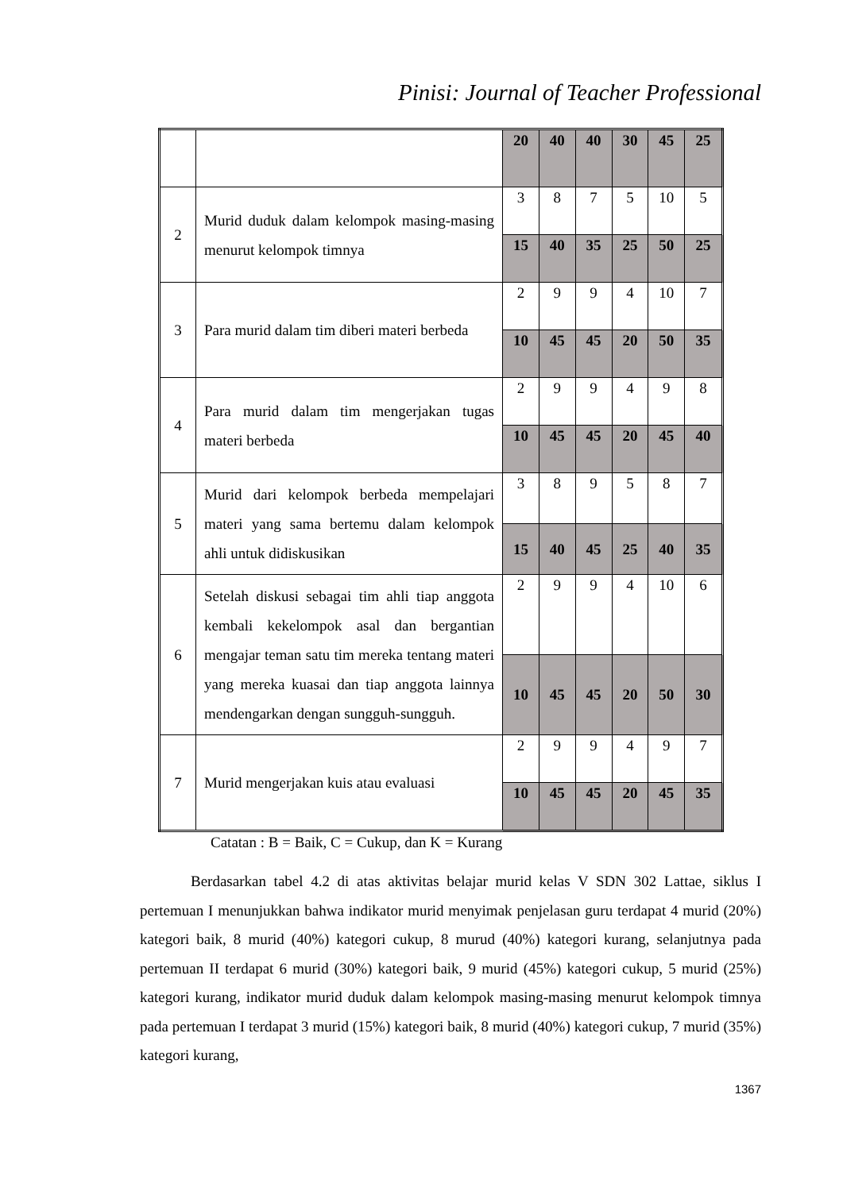Pinisi: Journal of Teacher Professional
| | | 20 | 40 | 40 | 30 | 45 | 25 |
| 2 | Murid duduk dalam kelompok masing-masing menurut kelompok timnya | 3 | 8 | 7 | 5 | 10 | 5 |
| | | 15 | 40 | 35 | 25 | 50 | 25 |
| 3 | Para murid dalam tim diberi materi berbeda | 2 | 9 | 9 | 4 | 10 | 7 |
| | | 10 | 45 | 45 | 20 | 50 | 35 |
| 4 | Para murid dalam tim mengerjakan tugas materi berbeda | 2 | 9 | 9 | 4 | 9 | 8 |
| | | 10 | 45 | 45 | 20 | 45 | 40 |
| 5 | Murid dari kelompok berbeda mempelajari materi yang sama bertemu dalam kelompok ahli untuk didiskusikan | 3 | 8 | 9 | 5 | 8 | 7 |
| | | 15 | 40 | 45 | 25 | 40 | 35 |
| 6 | Setelah diskusi sebagai tim ahli tiap anggota kembali kekelompok asal dan bergantian mengajar teman satu tim mereka tentang materi yang mereka kuasai dan tiap anggota lainnya mendengarkan dengan sungguh-sungguh. | 2 | 9 | 9 | 4 | 10 | 6 |
| | | 10 | 45 | 45 | 20 | 50 | 30 |
| 7 | Murid mengerjakan kuis atau evaluasi | 2 | 9 | 9 | 4 | 9 | 7 |
| | | 10 | 45 | 45 | 20 | 45 | 35 |
Catatan : B = Baik, C = Cukup, dan K = Kurang
Berdasarkan tabel 4.2 di atas aktivitas belajar murid kelas V SDN 302 Lattae, siklus I pertemuan I menunjukkan bahwa indikator murid menyimak penjelasan guru terdapat 4 murid (20%) kategori baik, 8 murid (40%) kategori cukup, 8 murud (40%) kategori kurang, selanjutnya pada pertemuan II terdapat 6 murid (30%) kategori baik, 9 murid (45%) kategori cukup, 5 murid (25%) kategori kurang, indikator murid duduk dalam kelompok masing-masing menurut kelompok timnya pada pertemuan I terdapat 3 murid (15%) kategori baik, 8 murid (40%) kategori cukup, 7 murid (35%) kategori kurang,
1367